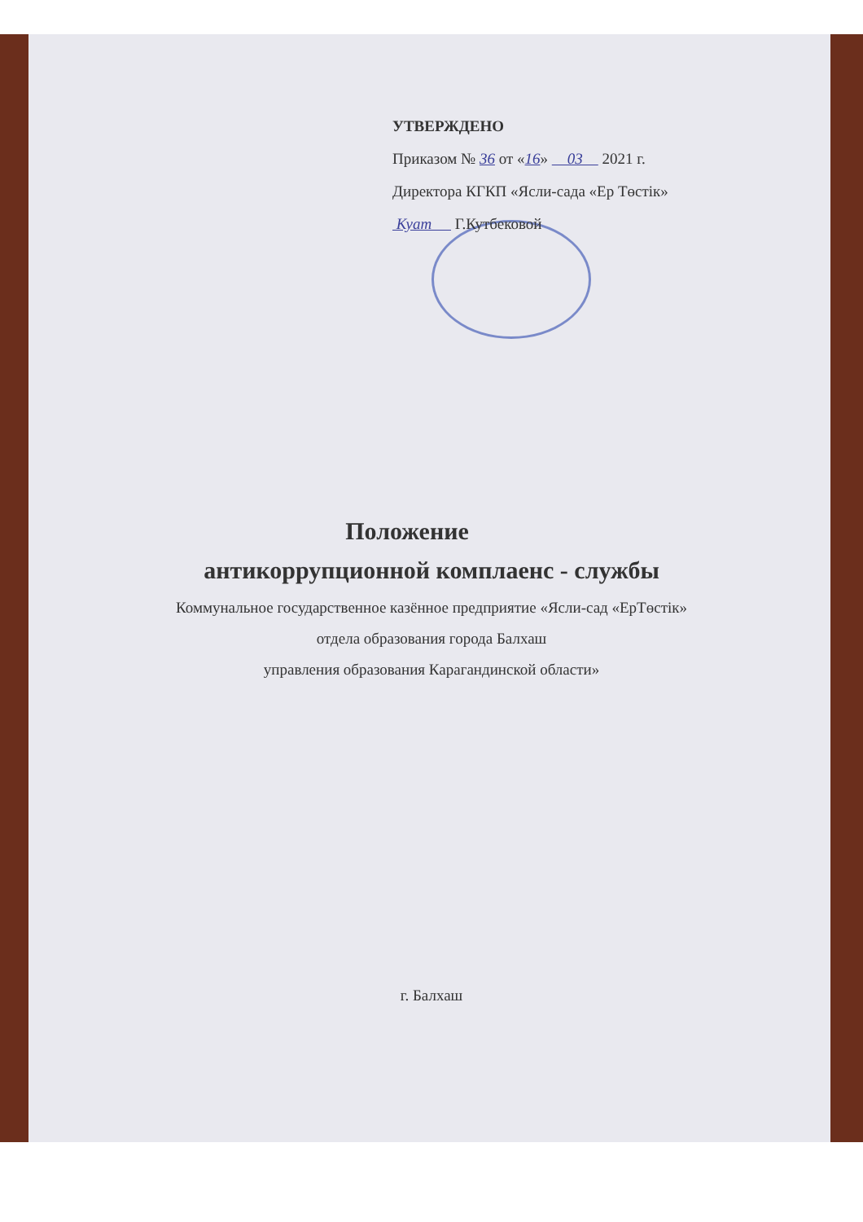УТВЕРЖДЕНО
Приказом № 36 от «16» 03 2021 г.
Директора КГКП «Ясли-сада «Ер Төстік»
Куат Г.Кутбековой
Положение
антикоррупционной комплаенс - службы
Коммунальное государственное казённое предприятие «Ясли-сад «ЕрТөстік»
отдела образования города Балхаш
управления образования Карагандинской области»
г. Балхаш